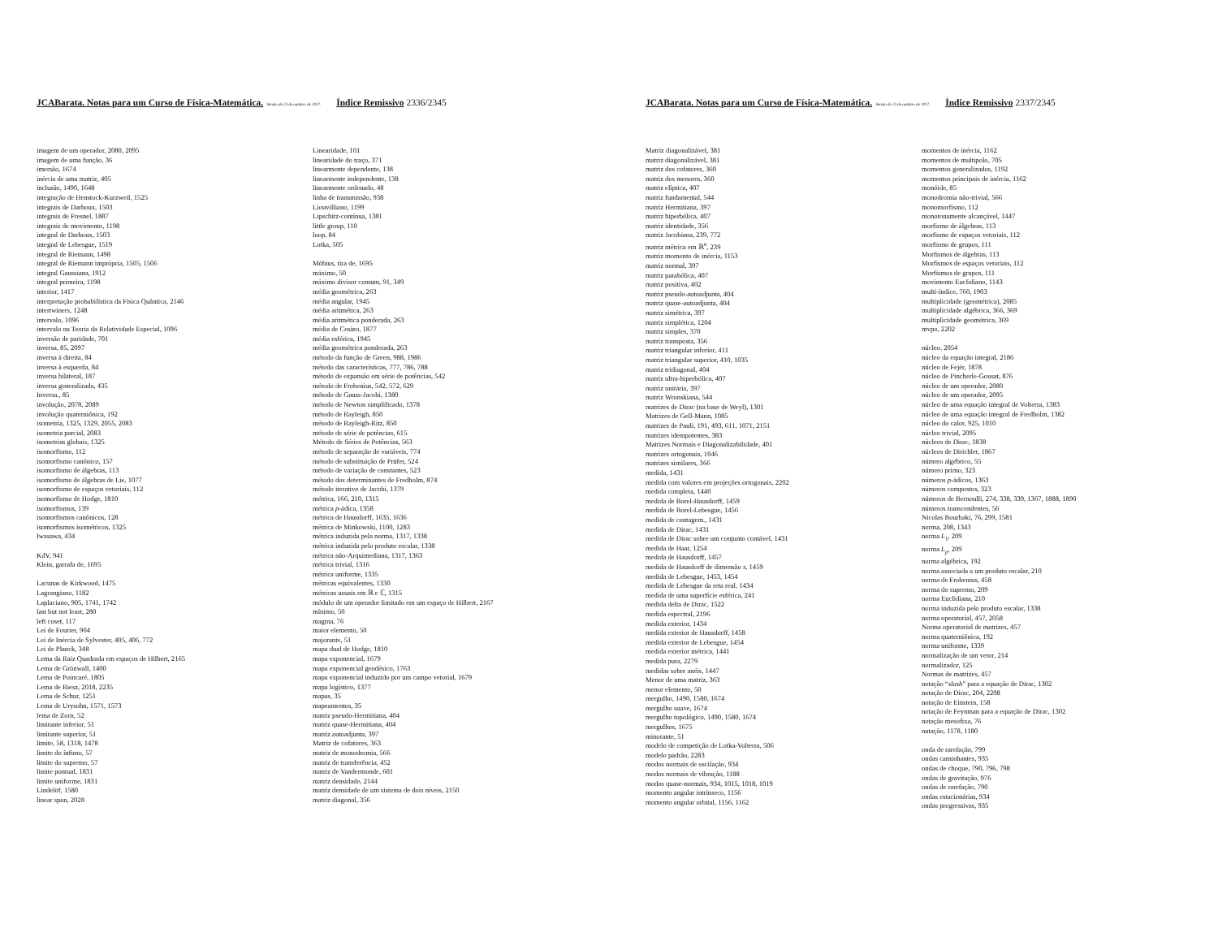JCABarata. Notas para um Curso de Física-Matemática. Versão de 23 de outubro de 2017. Índice Remissivo 2336/2345
imagem de um operador, 2080, 2095
imagem de uma função, 36
imersão, 1674
inércia de uma matriz, 405
inclusão, 1490, 1648
integração de Henstock-Kurzweil, 1525
integrais de Darboux, 1503
integrais de Fresnel, 1887
integrais de movimento, 1198
integral de Darboux, 1503
integral de Lebesgue, 1519
integral de Riemann, 1498
integral de Riemann imprópria, 1505, 1506
integral Gaussiana, 1912
integral primeira, 1198
interior, 1417
interpretação probabilística da Física Quântica, 2146
intertwiners, 1248
intervalo, 1096
intervalo na Teoria da Relatividade Especial, 1096
inversão de paridade, 701
inversa, 85, 2097
inversa à direita, 84
inversa à esquerda, 84
inversa bilateral, 187
inversa generalizada, 435
Inversa., 85
involução, 2078, 2089
involução quaterniônica, 192
isometria, 1325, 1329, 2055, 2083
isometria parcial, 2083
isometrias globais, 1325
isomorfismo, 112
isomorfismo canônico, 157
isomorfismo de álgebras, 113
isomorfismo de álgebras de Lie, 1077
isomorfismo de espaços vetoriais, 112
isomorfismo de Hodge, 1810
isomorfismos, 139
isomorfismos canônicos, 128
isomorfismos isométricos, 1325
Iwasawa, 434
KdV, 941
Klein, garrafa de, 1695
Lacunas de Kirkwood, 1475
Lagrangiano, 1182
Laplaciano, 905, 1741, 1742
last but not least, 280
left coset, 117
Lei de Fourier, 904
Lei de Inércia de Sylvester, 405, 406, 772
Lei de Planck, 348
Lema da Raiz Quadrada em espaços de Hilbert, 2165
Lema de Grönwall, 1400
Lema de Poincaré, 1805
Lema de Riesz, 2018, 2235
Lema de Schur, 1251
Lema de Urysohn, 1571, 1573
lema de Zorn, 52
limitante inferior, 51
limitante superior, 51
limite, 58, 1318, 1478
limite do ínfimo, 57
limite do supremo, 57
limite pontual, 1831
limite uniforme, 1831
Lindelöf, 1580
linear span, 2028
Linearidade, 101
linearidade do traço, 371
linearmente dependente, 138
linearmente independente, 138
linearmente ordenado, 48
linha de transmissão, 938
Liouvilliano, 1199
Lipschitz-contínua, 1381
little group, 110
loop, 84
Lotka, 505
Möbius, tira de, 1695
máximo, 50
máximo divisor comum, 91, 349
média geométrica, 263
média angular, 1945
média aritmética, 263
média aritmética ponderada, 263
média de Cesàro, 1877
média esférica, 1945
média geométrica ponderada, 263
método da função de Green, 988, 1986
método das características, 777, 786, 788
método de expansão em série de potências, 542
método de Frobenius, 542, 572, 629
método de Gauss-Jacobi, 1380
método de Newton simplificado, 1378
método de Rayleigh, 850
método de Rayleigh-Ritz, 850
método de série de potências, 615
Método de Séries de Potências, 563
método de separação de variáveis, 774
método de substituição de Prüfer, 524
método de variação de constantes, 523
método dos determinantes de Fredholm, 874
método iterativo de Jacobi, 1379
métrica, 166, 210, 1315
métrica p-ádica, 1358
métrica de Hausdorff, 1635, 1636
métrica de Minkowski, 1100, 1283
métrica induzida pela norma, 1317, 1338
métrica induzida pelo produto escalar, 1338
métrica não-Arquimediana, 1317, 1363
métrica trivial, 1316
métrica uniforme, 1335
métricas equivalentes, 1330
métricas usuais em ℝ e ℂ, 1315
módulo de um operador limitado em um espaço de Hilbert, 2167
mínimo, 50
magma, 76
maior elemento, 50
majorante, 51
mapa dual de Hodge, 1810
mapa exponencial, 1679
mapa exponencial geodésico, 1763
mapa exponencial induzido por um campo vetorial, 1679
mapa logístico, 1377
mapas, 35
mapeamentos, 35
matriz pseudo-Hermitiana, 404
matriz quase-Hermitiana, 404
matriz autoadjunta, 397
Matriz de cofatores, 363
matriz de monodromia, 566
matriz de transferência, 452
matriz de Vandermonde, 601
matriz densidade, 2144
matriz densidade de um sistema de dois níveis, 2150
matriz diagonal, 356
JCABarata. Notas para um Curso de Física-Matemática. Versão de 23 de outubro de 2017. Índice Remissivo 2337/2345
Matriz diagonalizável, 381
matriz diagonalizável, 381
matriz dos cofatores, 360
matriz dos menores, 360
matriz elíptica, 407
matriz fundamental, 544
matriz Hermitiana, 397
matriz hiperbólica, 407
matriz identidade, 356
matriz Jacobiana, 239, 772
matriz métrica em ℝ<sup>n</sup>, 239
matriz momento de inércia, 1153
matriz normal, 397
matriz parabólica, 407
matriz positiva, 402
matriz pseudo-autoadjunta, 404
matriz quase-autoadjunta, 404
matriz simétrica, 397
matriz simplética, 1204
matriz simples, 370
matriz transposta, 356
matriz triangular inferior, 411
matriz triangular superior, 410, 1035
matriz tridiagonal, 404
matriz ultra-hiperbólica, 407
matriz unitária, 397
matriz Wronskiana, 544
matrizes de Dirac (na base de Weyl), 1301
Matrizes de Gell-Mann, 1085
matrizes de Pauli, 191, 493, 611, 1071, 2151
matrizes idempotentes, 383
Matrizes Normais e Diagonalizabilidade, 401
matrizes ortogonais, 1046
matrizes similares, 366
medida, 1431
medida com valores em projeções ortogonais, 2202
medida completa, 1440
medida de Borel-Hausdorff, 1459
medida de Borel-Lebesgue, 1456
medida de contagem., 1431
medida de Dirac, 1431
medida de Dirac sobre um conjunto contável, 1431
medida de Haar, 1254
medida de Hausdorff, 1457
medida de Hausdorff de dimensão s, 1459
medida de Lebesgue, 1453, 1454
medida de Lebesgue da reta real, 1434
medida de uma superfície esférica, 241
medida delta de Dirac, 1522
medida espectral, 2196
medida exterior, 1434
medida exterior de Hausdorff, 1458
medida exterior de Lebesgue, 1454
medida exterior métrica, 1441
medida pura, 2279
medidas sobre anéis, 1447
Menor de uma matriz, 363
menor elemento, 50
mergulho, 1490, 1580, 1674
mergulho suave, 1674
mergulho topológico, 1490, 1580, 1674
mergulhos, 1675
minorante, 51
modelo de competição de Lotka-Volterra, 506
modelo padrão, 2283
modos normais de oscilação, 934
modos normais de vibração, 1188
modos quase-normais, 934, 1015, 1018, 1019
momento angular intrínseco, 1156
momento angular orbital, 1156, 1162
momentos de inércia, 1162
momentos de multipolo, 705
momentos generalizados, 1192
momentos principais de inércia, 1162
monóide, 85
monodromia não-trivial, 566
monomorfismo, 112
monotonamente alcançável, 1447
morfismo de álgebras, 113
morfismo de espaços vetoriais, 112
morfismo de grupos, 111
Morfismos de álgebras, 113
Morfismos de espaços vetoriais, 112
Morfismos de grupos, 111
movimento Euclidiano, 1143
multi-índice, 760, 1903
multiplicidade (geométrica), 2085
multiplicidade algébrica, 366, 369
multiplicidade geométrica, 369
mvpo, 2202
núcleo, 2054
núcleo da equação integral, 2186
núcleo de Fejér, 1878
núcleo de Pincherle-Gousat, 876
núcleo de um operador, 2080
núcleo de um operador, 2095
núcleo de uma equação integral de Volterra, 1383
núcleo de uma equação integral de Fredholm, 1382
núcleo do calor, 925, 1010
núcleo trivial, 2095
núcleos de Dirac, 1838
núcleos de Dirichlet, 1867
número algébrico, 55
número primo, 323
números p-ádicos, 1363
números compostos, 323
números de Bernoulli, 274, 338, 339, 1367, 1888, 1890
números transcendentes, 56
Nicolas Bourbaki, 76, 299, 1581
norma, 208, 1343
norma L<sub>1</sub>, 209
norma L<sub>p</sub>, 209
norma algébrica, 192
norma associada a um produto escalar, 210
norma de Frobenius, 458
norma do supremo, 209
norma Euclidiana, 210
norma induzida pelo produto escalar, 1338
norma operatorial, 457, 2058
Norma operatorial de matrizes, 457
norma quaterniônica, 192
norma uniforme, 1339
normalização de um vetor, 214
normalizador, 125
Normas de matrizes, 457
notação “slash” para a equação de Dirac, 1302
notação de Dirac, 204, 2208
notação de Einstein, 158
notação de Feynman para a equação de Dirac, 1302
notação mesofixa, 76
nutação, 1178, 1180
onda de rarefação, 799
ondas caminhantes, 935
ondas de choque, 790, 796, 798
ondas de gravitação, 976
ondas de rarefação, 790
ondas estacionárias, 934
ondas progressivas, 935